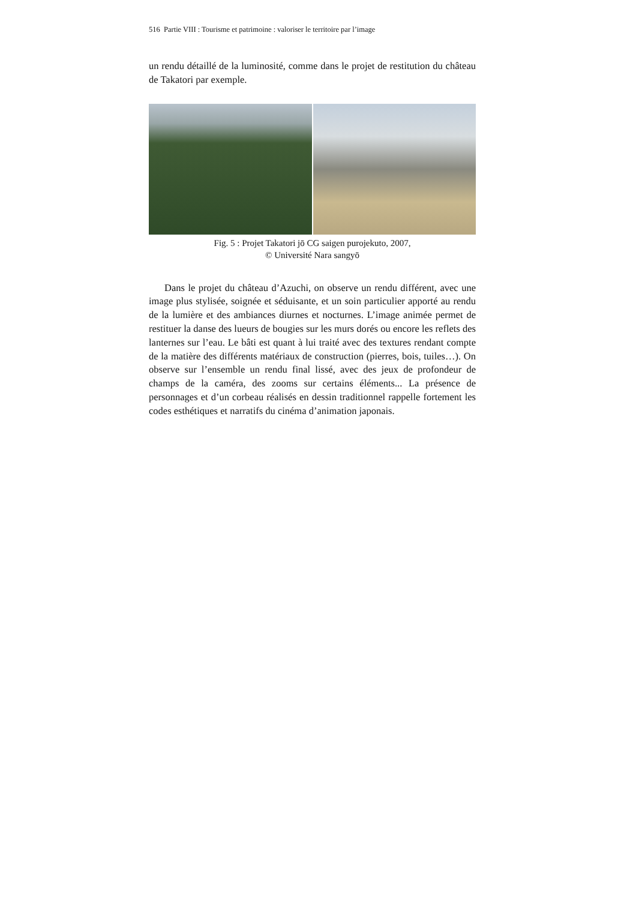516 Partie VIII : Tourisme et patrimoine : valoriser le territoire par l’image
un rendu détaillé de la luminosité, comme dans le projet de restitution du château de Takatori par exemple.
Fig. 5 : Projet Takatori jō CG saigen purojekuto, 2007,
© Université Nara sangyō
Dans le projet du château d’Azuchi, on observe un rendu différent, avec une image plus stylisée, soignée et séduisante, et un soin particulier apporté au rendu de la lumière et des ambiances diurnes et nocturnes. L’image animée permet de restituer la danse des lueurs de bougies sur les murs dorés ou encore les reflets des lanternes sur l’eau. Le bâti est quant à lui traité avec des textures rendant compte de la matière des différents matériaux de construction (pierres, bois, tuiles…). On observe sur l’ensemble un rendu final lissé, avec des jeux de profondeur de champs de la caméra, des zooms sur certains éléments... La présence de personnages et d’un corbeau réalisés en dessin traditionnel rappelle fortement les codes esthétiques et narratifs du cinéma d’animation japonais.